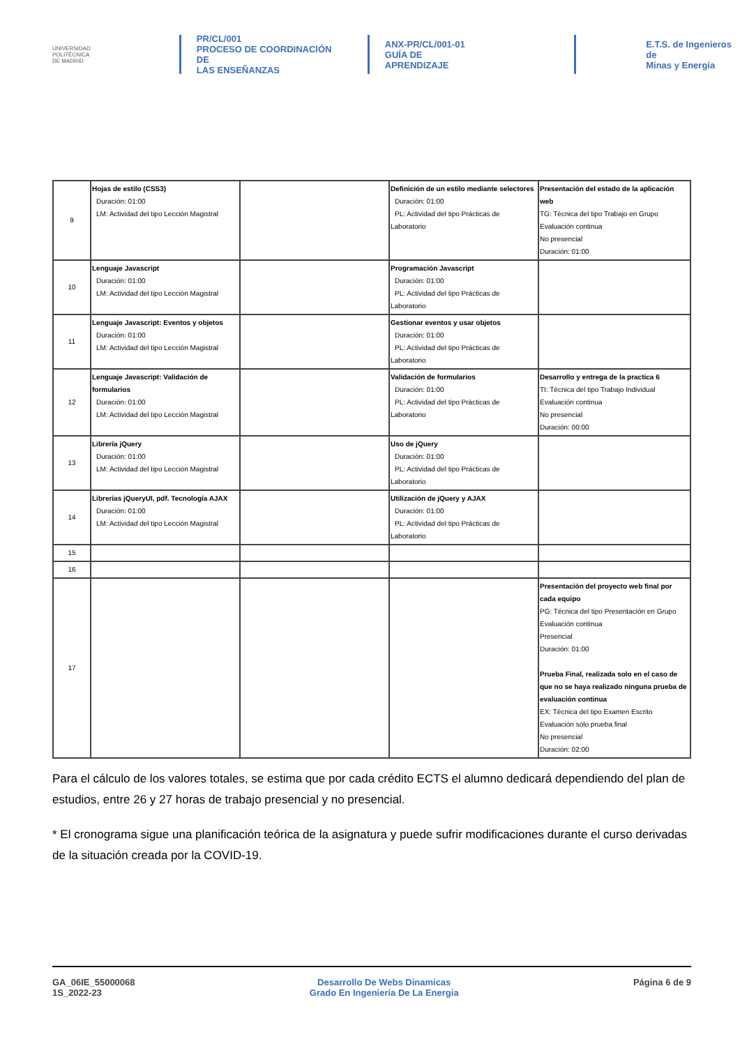UNIVERSIDAD
POLITÉCNICA
DE MADRID
PR/CL/001
PROCESO DE COORDINACIÓN DE
LAS ENSEÑANZAS
ANX-PR/CL/001-01
GUÍA DE APRENDIZAJE
E.T.S. de Ingenieros de
Minas y Energía
| 9 | Hojas de estilo (CSS3) Duración: 01:00 LM: Actividad del tipo Lección Magistral | | Definición de un estilo mediante selectores Duración: 01:00 PL: Actividad del tipo Prácticas de Laboratorio | Presentación del estado de la aplicación web TG: Técnica del tipo Trabajo en Grupo Evaluación continua No presencial Duración: 01:00 |
| 10 | Lenguaje Javascript Duración: 01:00 LM: Actividad del tipo Lección Magistral | | Programación Javascript Duración: 01:00 PL: Actividad del tipo Prácticas de Laboratorio | |
| 11 | Lenguaje Javascript: Eventos y objetos Duración: 01:00 LM: Actividad del tipo Lección Magistral | | Gestionar eventos y usar objetos Duración: 01:00 PL: Actividad del tipo Prácticas de Laboratorio | |
| 12 | Lenguaje Javascript: Validación de formularios Duración: 01:00 LM: Actividad del tipo Lección Magistral | | Validación de formularios Duración: 01:00 PL: Actividad del tipo Prácticas de Laboratorio | Desarrollo y entrega de la practica 6 TI: Técnica del tipo Trabajo Individual Evaluación continua No presencial Duración: 00:00 |
| 13 | Librería jQuery Duración: 01:00 LM: Actividad del tipo Lección Magistral | | Uso de jQuery Duración: 01:00 PL: Actividad del tipo Prácticas de Laboratorio | |
| 14 | Librerias jQueryUI, pdf. Tecnología AJAX Duración: 01:00 LM: Actividad del tipo Lección Magistral | | Utilización de jQuery y AJAX Duración: 01:00 PL: Actividad del tipo Prácticas de Laboratorio | |
| 15 | | | | |
| 16 | | | | |
| 17 | | | | Presentación del proyecto web final por cada equipo PG: Técnica del tipo Presentación en Grupo Evaluación continua Presencial Duración: 01:00 Prueba Final, realizada solo en el caso de que no se haya realizado ninguna prueba de evaluación continua EX: Técnica del tipo Examen Escrito Evaluación sólo prueba final No presencial Duración: 02:00 |
Para el cálculo de los valores totales, se estima que por cada crédito ECTS el alumno dedicará dependiendo del plan de estudios, entre 26 y 27 horas de trabajo presencial y no presencial.
* El cronograma sigue una planificación teórica de la asignatura y puede sufrir modificaciones durante el curso derivadas de la situación creada por la COVID-19.
GA_06IE_55000068
1S_2022-23
Desarrollo De Webs Dinamicas
Grado En Ingenieria De La Energia
Página 6 de 9